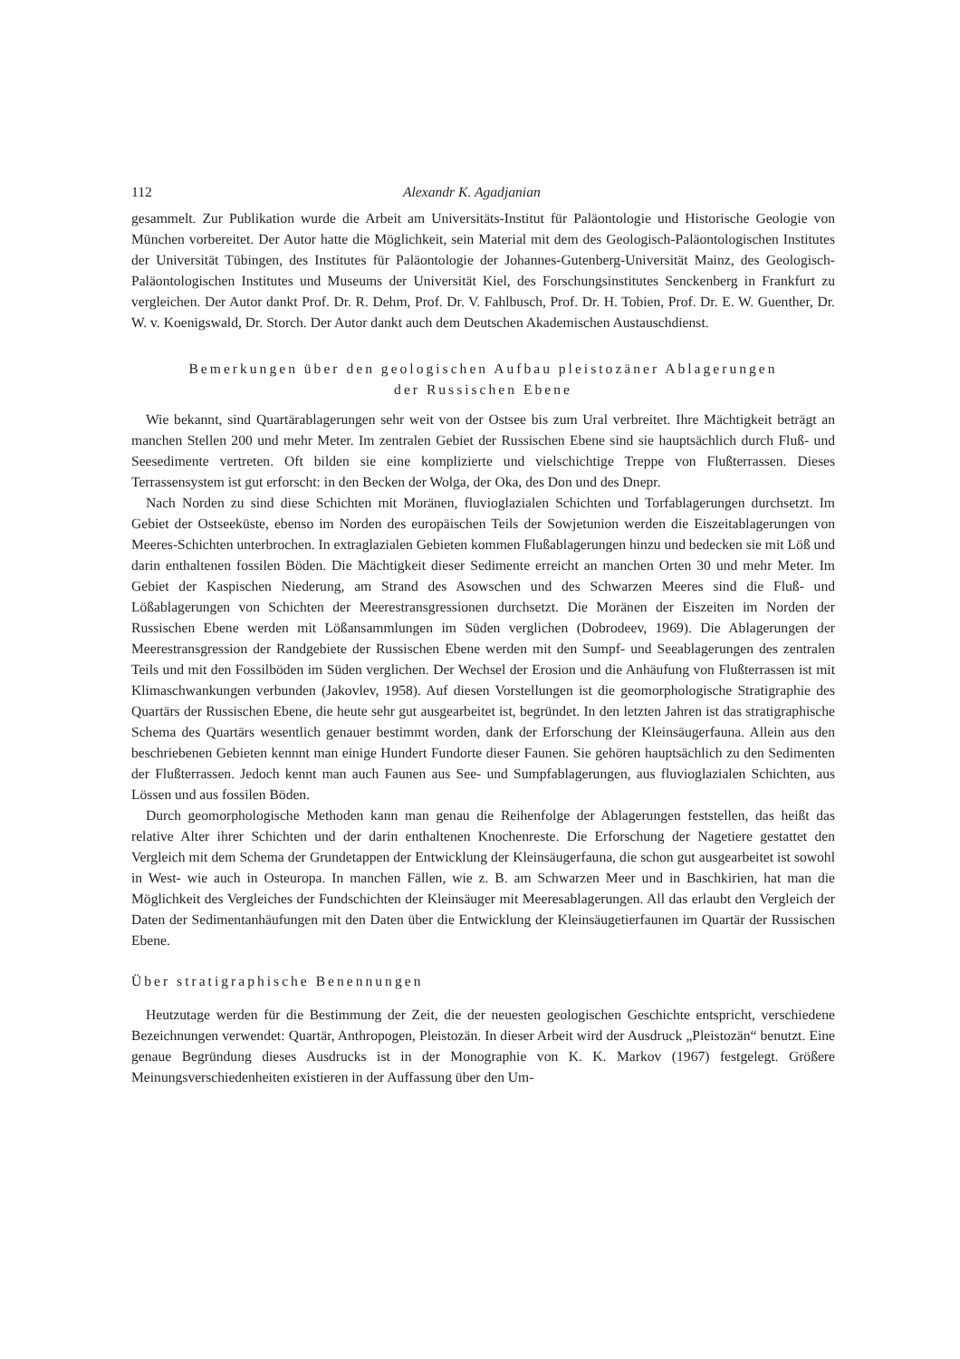112 Alexandr K. Agadjanian
gesammelt. Zur Publikation wurde die Arbeit am Universitäts-Institut für Paläontologie und Historische Geologie von München vorbereitet. Der Autor hatte die Möglichkeit, sein Material mit dem des Geologisch-Paläontologischen Institutes der Universität Tübingen, des Institutes für Paläontologie der Johannes-Gutenberg-Universität Mainz, des Geologisch-Paläontologischen Institutes und Museums der Universität Kiel, des Forschungsinstitutes Senckenberg in Frankfurt zu vergleichen. Der Autor dankt Prof. Dr. R. Dehm, Prof. Dr. V. Fahlbusch, Prof. Dr. H. Tobien, Prof. Dr. E. W. Guenther, Dr. W. v. Koenigswald, Dr. Storch. Der Autor dankt auch dem Deutschen Akademischen Austauschdienst.
Bemerkungen über den geologischen Aufbau pleistozäner Ablagerungen
der Russischen Ebene
Wie bekannt, sind Quartärablagerungen sehr weit von der Ostsee bis zum Ural verbreitet. Ihre Mächtigkeit beträgt an manchen Stellen 200 und mehr Meter. Im zentralen Gebiet der Russischen Ebene sind sie hauptsächlich durch Fluß- und Seesedimente vertreten. Oft bilden sie eine komplizierte und vielschichtige Treppe von Flußterrassen. Dieses Terrassensystem ist gut erforscht: in den Becken der Wolga, der Oka, des Don und des Dnepr.
Nach Norden zu sind diese Schichten mit Moränen, fluvioglazialen Schichten und Torfablagerungen durchsetzt. Im Gebiet der Ostseeküste, ebenso im Norden des europäischen Teils der Sowjetunion werden die Eiszeitablagerungen von Meeres-Schichten unterbrochen. In extraglazialen Gebieten kommen Flußablagerungen hinzu und bedecken sie mit Löß und darin enthaltenen fossilen Böden. Die Mächtigkeit dieser Sedimente erreicht an manchen Orten 30 und mehr Meter. Im Gebiet der Kaspischen Niederung, am Strand des Asowschen und des Schwarzen Meeres sind die Fluß- und Lößablagerungen von Schichten der Meerestransgressionen durchsetzt. Die Moränen der Eiszeiten im Norden der Russischen Ebene werden mit Lößansammlungen im Süden verglichen (Dobrodeev, 1969). Die Ablagerungen der Meerestransgression der Randgebiete der Russischen Ebene werden mit den Sumpf- und Seeablagerungen des zentralen Teils und mit den Fossilböden im Süden verglichen. Der Wechsel der Erosion und die Anhäufung von Flußterrassen ist mit Klimaschwankungen verbunden (Jakovlev, 1958). Auf diesen Vorstellungen ist die geomorphologische Stratigraphie des Quartärs der Russischen Ebene, die heute sehr gut ausgearbeitet ist, begründet. In den letzten Jahren ist das stratigraphische Schema des Quartärs wesentlich genauer bestimmt worden, dank der Erforschung der Kleinsäugerfauna. Allein aus den beschriebenen Gebieten kennnt man einige Hundert Fundorte dieser Faunen. Sie gehören hauptsächlich zu den Sedimenten der Flußterrassen. Jedoch kennt man auch Faunen aus See- und Sumpfablagerungen, aus fluvioglazialen Schichten, aus Lössen und aus fossilen Böden.
Durch geomorphologische Methoden kann man genau die Reihenfolge der Ablagerungen feststellen, das heißt das relative Alter ihrer Schichten und der darin enthaltenen Knochenreste. Die Erforschung der Nagetiere gestattet den Vergleich mit dem Schema der Grundetappen der Entwicklung der Kleinsäugerfauna, die schon gut ausgearbeitet ist sowohl in West- wie auch in Osteuropa. In manchen Fällen, wie z. B. am Schwarzen Meer und in Baschkirien, hat man die Möglichkeit des Vergleiches der Fundschichten der Kleinsäuger mit Meeresablagerungen. All das erlaubt den Vergleich der Daten der Sedimentanhäufungen mit den Daten über die Entwicklung der Kleinsäugetierfaunen im Quartär der Russischen Ebene.
Über stratigraphische Benennungen
Heutzutage werden für die Bestimmung der Zeit, die der neuesten geologischen Geschichte entspricht, verschiedene Bezeichnungen verwendet: Quartär, Anthropogen, Pleistozän. In dieser Arbeit wird der Ausdruck „Pleistozän“ benutzt. Eine genaue Begründung dieses Ausdrucks ist in der Monographie von K. K. Markov (1967) festgelegt. Größere Meinungsverschiedenheiten existieren in der Auffassung über den Um-